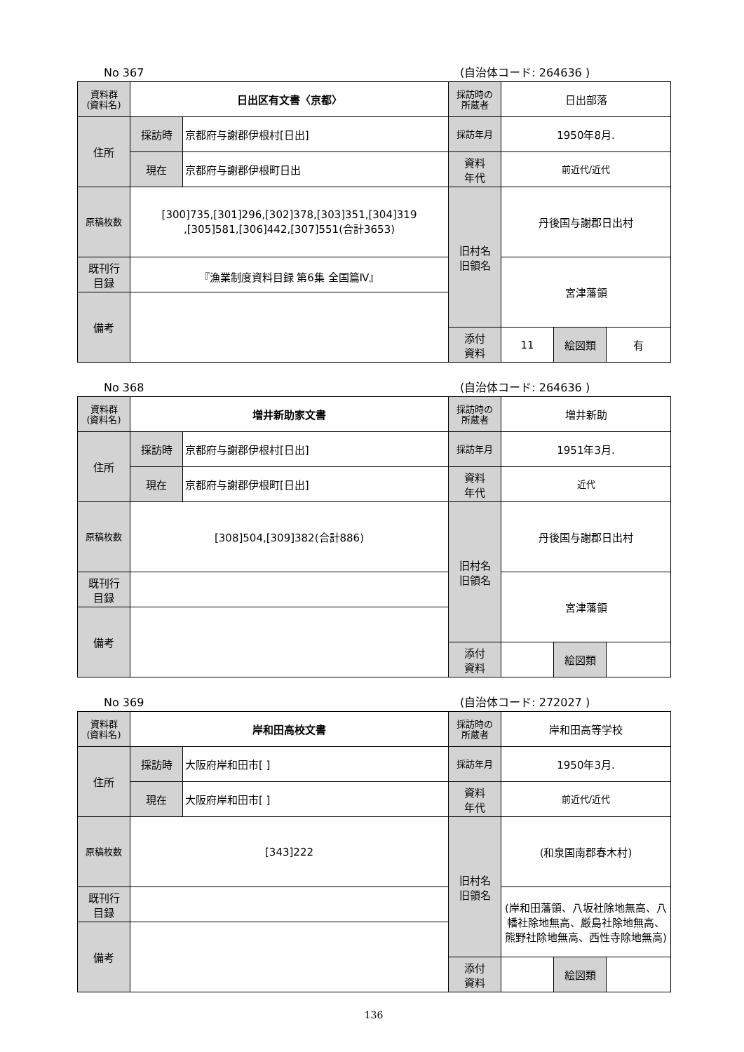No 367 (自治体コード: 264636 )
| 資料群 (資料名) | 日出区有文書〈京都〉 | | 採訪時の 所蔵者 | 日出部落 | | |
| 住所 | 採訪時 | 京都府与謝郡伊根村[日出] | 採訪年月 | 1950年8月. | | |
| | 現在 | 京都府与謝郡伊根町日出 | 資料 年代 | 前近代/近代 | | |
| 原稿枚数 | [300]735,[301]296,[302]378,[303]351,[304]319 ,[305]581,[306]442,[307]551(合計3653) | | 旧村名 旧領名 | 丹後国与謝郡日出村 | | |
| 既刊行 目録 | 『漁業制度資料目録 第6集 全国篇Ⅳ』 | | | 宮津藩領 | | |
| 備考 | | | | | | |
| | | | 添付 資料 | 11 | 絵図類 | 有 |
No 368 (自治体コード: 264636 )
| 資料群 (資料名) | 増井新助家文書 | | 採訪時の 所蔵者 | 増井新助 | | |
| 住所 | 採訪時 | 京都府与謝郡伊根村[日出] | 採訪年月 | 1951年3月. | | |
| | 現在 | 京都府与謝郡伊根町[日出] | 資料 年代 | 近代 | | |
| 原稿枚数 | [308]504,[309]382(合計886) | | 旧村名 旧領名 | 丹後国与謝郡日出村 | | |
| 既刊行 目録 | | | | 宮津藩領 | | |
| 備考 | | | | | | |
| | | | 添付 資料 | | 絵図類 | |
No 369 (自治体コード: 272027 )
| 資料群 (資料名) | 岸和田高校文書 | | 採訪時の 所蔵者 | 岸和田高等学校 | | |
| 住所 | 採訪時 | 大阪府岸和田市[ ] | 採訪年月 | 1950年3月. | | |
| | 現在 | 大阪府岸和田市[ ] | 資料 年代 | 前近代/近代 | | |
| 原稿枚数 | [343]222 | | 旧村名 旧領名 | (和泉国南郡春木村) | | |
| 既刊行 目録 | | | | (岸和田藩領、八坂社除地無高、八幡社除地無高、厳島社除地無高、熊野社除地無高、西性寺除地無高) | | |
| 備考 | | | | | | |
| | | | 添付 資料 | | 絵図類 | |
136